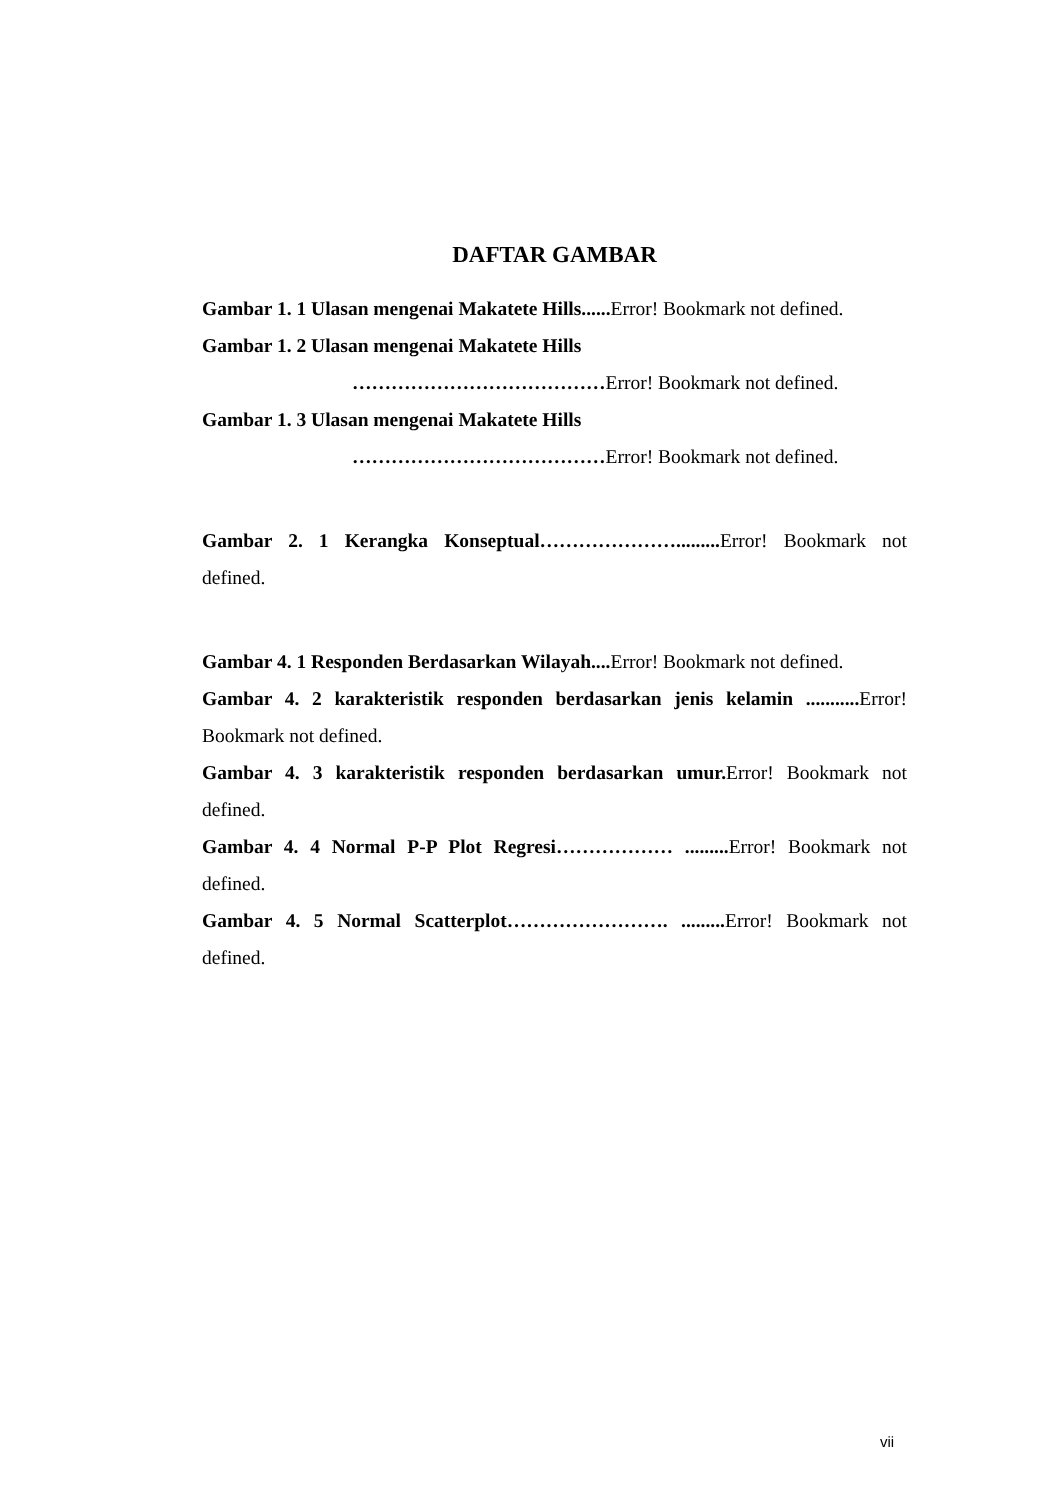DAFTAR GAMBAR
Gambar 1. 1 Ulasan mengenai Makatete Hills...... Error! Bookmark not defined.
Gambar 1. 2 Ulasan mengenai Makatete Hills
…………………………………Error! Bookmark not defined.
Gambar 1. 3 Ulasan mengenai Makatete Hills
…………………………………Error! Bookmark not defined.
Gambar 2. 1 Kerangka Konseptual…………………......... Error! Bookmark not defined.
Gambar 4. 1 Responden Berdasarkan Wilayah.... Error! Bookmark not defined.
Gambar 4. 2 karakteristik responden berdasarkan jenis kelamin ........... Error! Bookmark not defined.
Gambar 4. 3 karakteristik responden berdasarkan umur. Error! Bookmark not defined.
Gambar 4. 4 Normal P-P Plot Regresi……………… ......... Error! Bookmark not defined.
Gambar 4. 5 Normal Scatterplot……………………. ......... Error! Bookmark not defined.
vii